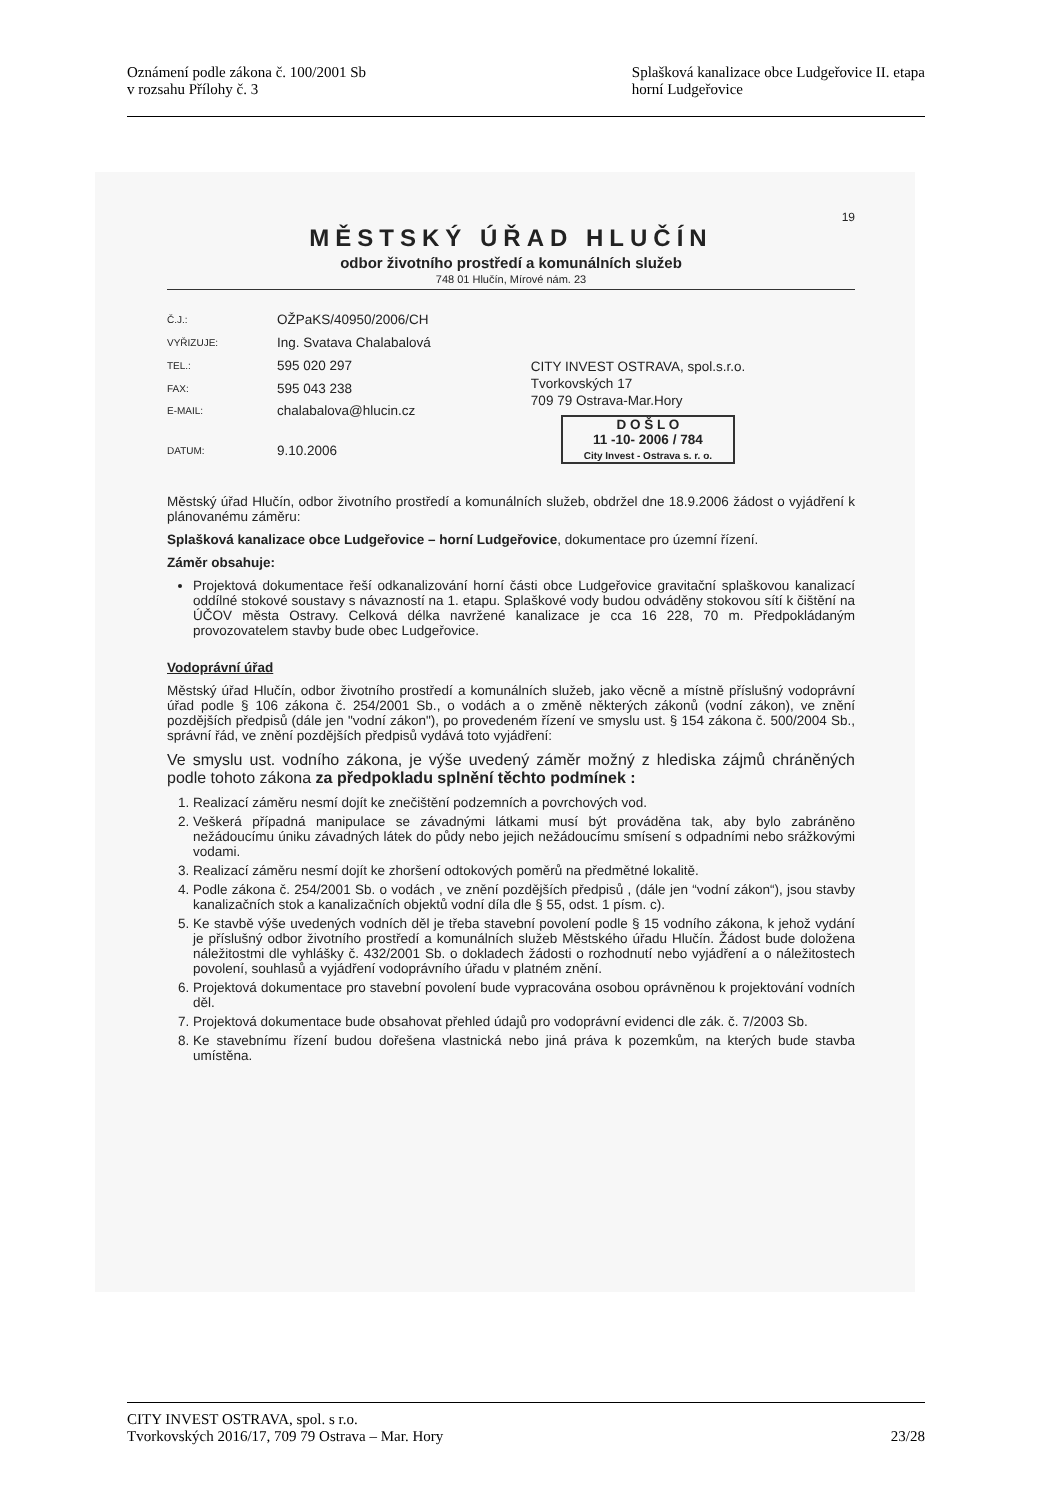Oznámení podle zákona č. 100/2001 Sb
v rozsahu Přílohy č. 3
Splašková kanalizace obce Ludgeřovice II. etapa
horní Ludgeřovice
19
MĚSTSKÝ ÚŘAD HLUČÍN
odbor životního prostředí a komunálních služeb
748 01 Hlučín, Mírové nám. 23
| Č.J.: | OŽPaKS/40950/2006/CH |
| VYŘIZUJE: | Ing. Svatava Chalabalová |
| TEL.: | 595 020 297 |
| FAX: | 595 043 238 |
| E-MAIL: | chalabalova@hlucin.cz |
| DATUM: | 9.10.2006 |
CITY INVEST OSTRAVA, spol.s.r.o.
Tvorkovských 17
709 79 Ostrava-Mar.Hory
D O Š L O
11 -10- 2006 / 784
City Invest - Ostrava s. r. o.
Městský úřad Hlučín, odbor životního prostředí a komunálních služeb, obdržel dne 18.9.2006 žádost o vyjádření k plánovanému záměru:
Splašková kanalizace obce Ludgeřovice – horní Ludgeřovice, dokumentace pro územní řízení.
Záměr obsahuje:
Projektová dokumentace řeší odkanalizování horní části obce Ludgeřovice gravitační splaškovou kanalizací oddílné stokové soustavy s návazností na 1. etapu. Splaškové vody budou odváděny stokovou sítí k čištění na ÚČOV města Ostravy. Celková délka navržené kanalizace je cca 16 228, 70 m. Předpokládaným provozovatelem stavby bude obec Ludgeřovice.
Vodoprávní úřad
Městský úřad Hlučín, odbor životního prostředí a komunálních služeb, jako věcně a místně příslušný vodoprávní úřad podle § 106 zákona č. 254/2001 Sb., o vodách a o změně některých zákonů (vodní zákon), ve znění pozdějších předpisů (dále jen "vodní zákon"), po provedeném řízení ve smyslu ust. § 154 zákona č. 500/2004 Sb., správní řád, ve znění pozdějších předpisů vydává toto vyjádření:
Ve smyslu ust. vodního zákona, je výše uvedený záměr možný z hlediska zájmů chráněných podle tohoto zákona za předpokladu splnění těchto podmínek :
1. Realizací záměru nesmí dojít ke znečištění podzemních a povrchových vod.
2. Veškerá případná manipulace se závadnými látkami musí být prováděna tak, aby bylo zabráněno nežádoucímu úniku závadných látek do půdy nebo jejich nežádoucímu smísení s odpadními nebo srážkovými vodami.
3. Realizací záměru nesmí dojít ke zhoršení odtokových poměrů na předmětné lokalitě.
4. Podle zákona č. 254/2001 Sb. o vodách , ve znění pozdějších předpisů , (dále jen “vodní zákon“), jsou stavby kanalizačních stok a kanalizačních objektů vodní díla dle § 55, odst. 1 písm. c).
5. Ke stavbě výše uvedených vodních děl je třeba stavební povolení podle § 15 vodního zákona, k jehož vydání je příslušný odbor životního prostředí a komunálních služeb Městského úřadu Hlučín. Žádost bude doložena náležitostmi dle vyhlášky č. 432/2001 Sb. o dokladech žádosti o rozhodnutí nebo vyjádření a o náležitostech povolení, souhlasů a vyjádření vodoprávního úřadu v platném znění.
6. Projektová dokumentace pro stavební povolení bude vypracována osobou oprávněnou k projektování vodních děl.
7. Projektová dokumentace bude obsahovat přehled údajů pro vodoprávní evidenci dle zák. č. 7/2003 Sb.
8. Ke stavebnímu řízení budou dořešena vlastnická nebo jiná práva k pozemkům, na kterých bude stavba umístěna.
CITY INVEST OSTRAVA, spol. s r.o.
Tvorkovských 2016/17, 709 79 Ostrava – Mar. Hory 23/28